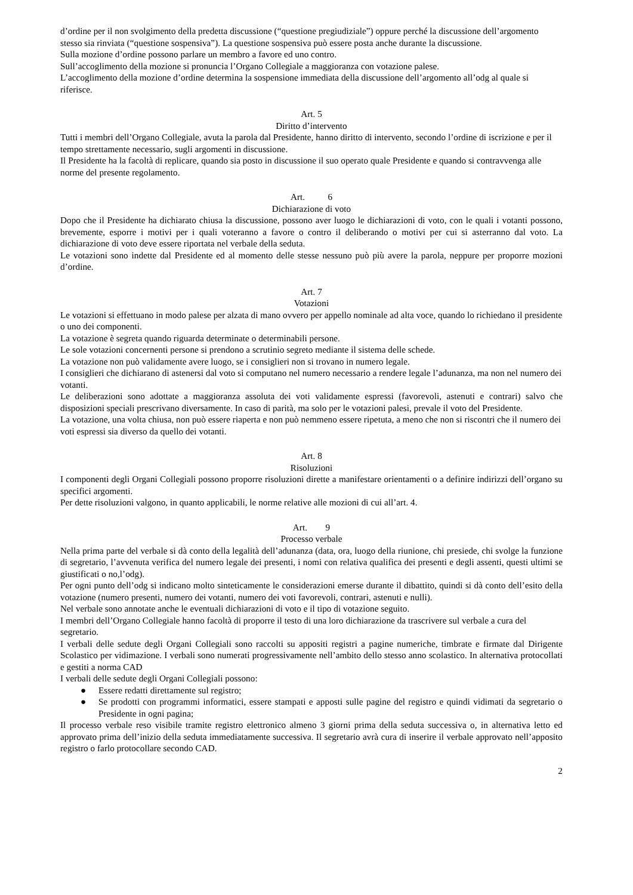d’ordine per il non svolgimento della predetta discussione (“questione pregiudiziale”) oppure perché la discussione dell’argomento stesso sia rinviata (“questione sospensiva”). La questione sospensiva può essere posta anche durante la discussione.
Sulla mozione d’ordine possono parlare un membro a favore ed uno contro.
Sull’accoglimento della mozione si pronuncia l’Organo Collegiale a maggioranza con votazione palese.
L’accoglimento della mozione d’ordine determina la sospensione immediata della discussione dell’argomento all’odg al quale si riferisce.
Art. 5
Diritto d’intervento
Tutti i membri dell’Organo Collegiale, avuta la parola dal Presidente, hanno diritto di intervento, secondo l’ordine di iscrizione e per il tempo strettamente necessario, sugli argomenti in discussione.
Il Presidente ha la facoltà di replicare, quando sia posto in discussione il suo operato quale Presidente e quando si contravvenga alle norme del presente regolamento.
Art. 6
Dichiarazione di voto
Dopo che il Presidente ha dichiarato chiusa la discussione, possono aver luogo le dichiarazioni di voto, con le quali i votanti possono, brevemente, esporre i motivi per i quali voteranno a favore o contro il deliberando o motivi per cui si asterranno dal voto. La dichiarazione di voto deve essere riportata nel verbale della seduta.
Le votazioni sono indette dal Presidente ed al momento delle stesse nessuno può più avere la parola, neppure per proporre mozioni d’ordine.
Art. 7
Votazioni
Le votazioni si effettuano in modo palese per alzata di mano ovvero per appello nominale ad alta voce, quando lo richiedano il presidente o uno dei componenti.
La votazione è segreta quando riguarda determinate o determinabili persone.
Le sole votazioni concernenti persone si prendono a scrutinio segreto mediante il sistema delle schede.
La votazione non può validamente avere luogo, se i consiglieri non si trovano in numero legale.
I consiglieri che dichiarano di astenersi dal voto si computano nel numero necessario a rendere legale l’adunanza, ma non nel numero dei votanti.
Le deliberazioni sono adottate a maggioranza assoluta dei voti validamente espressi (favorevoli, astenuti e contrari) salvo che disposizioni speciali prescrivano diversamente. In caso di parità, ma solo per le votazioni palesi, prevale il voto del Presidente.
La votazione, una volta chiusa, non può essere riaperta e non può nemmeno essere ripetuta, a meno che non si riscontri che il numero dei voti espressi sia diverso da quello dei votanti.
Art. 8
Risoluzioni
I componenti degli Organi Collegiali possono proporre risoluzioni dirette a manifestare orientamenti o a definire indirizzi dell’organo su specifici argomenti.
Per dette risoluzioni valgono, in quanto applicabili, le norme relative alle mozioni di cui all’art. 4.
Art. 9
Processo verbale
Nella prima parte del verbale si dà conto della legalità dell’adunanza (data, ora, luogo della riunione, chi presiede, chi svolge la funzione di segretario, l’avvenuta verifica del numero legale dei presenti, i nomi con relativa qualifica dei presenti e degli assenti, questi ultimi se giustificati o no,l’odg).
Per ogni punto dell’odg si indicano molto sinteticamente le considerazioni emerse durante il dibattito, quindi si dà conto dell’esito della votazione (numero presenti, numero dei votanti, numero dei voti favorevoli, contrari, astenuti e nulli).
Nel verbale sono annotate anche le eventuali dichiarazioni di voto e il tipo di votazione seguito.
I membri dell’Organo Collegiale hanno facoltà di proporre il testo di una loro dichiarazione da trascrivere sul verbale a cura del segretario.
I verbali delle sedute degli Organi Collegiali sono raccolti su appositi registri a pagine numeriche, timbrate e firmate dal Dirigente Scolastico per vidimazione. I verbali sono numerati progressivamente nell’ambito dello stesso anno scolastico. In alternativa protocollati e gestiti a norma CAD
I verbali delle sedute degli Organi Collegiali possono:
● Essere redatti direttamente sul registro;
● Se prodotti con programmi informatici, essere stampati e apposti sulle pagine del registro e quindi vidimati da segretario o Presidente in ogni pagina;
Il processo verbale reso visibile tramite registro elettronico almeno 3 giorni prima della seduta successiva o, in alternativa letto ed approvato prima dell’inizio della seduta immediatamente successiva. Il segretario avrà cura di inserire il verbale approvato nell’apposito registro o farlo protocollare secondo CAD.
2